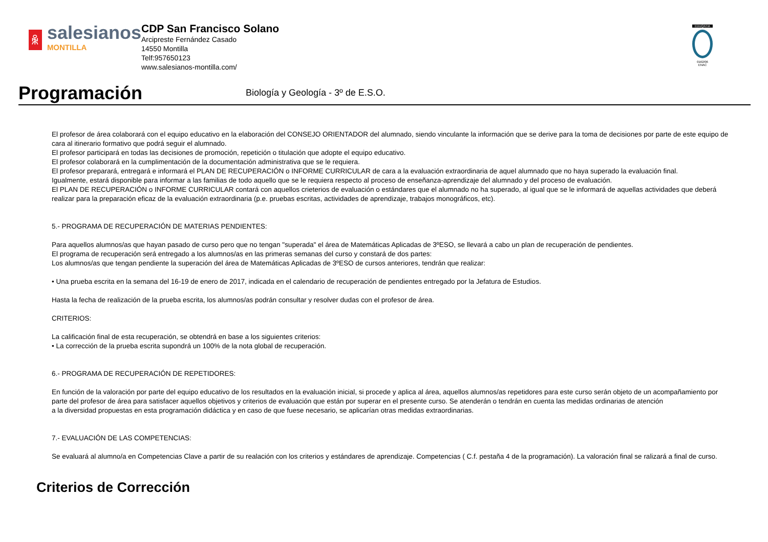ꆜ
salesianos
MONTILLA
CDP San Francisco Solano
Arcipreste Fernández Casado
14550 Montilla
Telf:957650123
www.salesianos-montilla.com/
EDUQATIA
0162/06
ENAC
Programación
Biología y Geología - 3º de E.S.O.
El profesor de área colaborará con el equipo educativo en la elaboración del CONSEJO ORIENTADOR del alumnado, siendo vinculante la información que se derive para la toma de decisiones por parte de este equipo de cara al itinerario formativo que podrá seguir el alumnado.
El profesor participará en todas las decisiones de promoción, repetición o titulación que adopte el equipo educativo.
El profesor colaborará en la cumplimentación de la documentación administrativa que se le requiera.
El profesor preparará, entregará e informará el PLAN DE RECUPERACIÓN o INFORME CURRICULAR de cara a la evaluación extraordinaria de aquel alumnado que no haya superado la evaluación final.
Igualmente, estará disponible para informar a las familias de todo aquello que se le requiera respecto al proceso de enseñanza-aprendizaje del alumnado y del proceso de evaluación.
El PLAN DE RECUPERACIÓN o INFORME CURRICULAR contará con aquellos crieterios de evaluación o estándares que el alumnado no ha superado, al igual que se le informará de aquellas actividades que deberá realizar para la preparación eficaz de la evaluación extraordinaria (p.e. pruebas escritas, actividades de aprendizaje, trabajos monográficos, etc).
5.- PROGRAMA DE RECUPERACIÓN DE MATERIAS PENDIENTES:
Para aquellos alumnos/as que hayan pasado de curso pero que no tengan "superada" el área de Matemáticas Aplicadas de 3ºESO, se llevará a cabo un plan de recuperación de pendientes.
El programa de recuperación será entregado a los alumnos/as en las primeras semanas del curso y constará de dos partes:
Los alumnos/as que tengan pendiente la superación del área de Matemáticas Aplicadas de 3ºESO de cursos anteriores, tendrán que realizar:
• Una prueba escrita en la semana del 16-19 de enero de 2017, indicada en el calendario de recuperación de pendientes entregado por la Jefatura de Estudios.
Hasta la fecha de realización de la prueba escrita, los alumnos/as podrán consultar y resolver dudas con el profesor de área.
CRITERIOS:
La calificación final de esta recuperación, se obtendrá en base a los siguientes criterios:
• La corrección de la prueba escrita supondrá un 100% de la nota global de recuperación.
6.- PROGRAMA DE RECUPERACIÓN DE REPETIDORES:
En función de la valoración por parte del equipo educativo de los resultados en la evaluación inicial, si procede y aplica al área, aquellos alumnos/as repetidores para este curso serán objeto de un acompañamiento por parte del profesor de área para satisfacer aquellos objetivos y criterios de evaluación que están por superar en el presente curso. Se atenderán o tendrán en cuenta las medidas ordinarias de atención
a la diversidad propuestas en esta programación didáctica y en caso de que fuese necesario, se aplicarían otras medidas extraordinarias.
7.- EVALUACIÓN DE LAS COMPETENCIAS:
Se evaluará al alumno/a en Competencias Clave a partir de su realación con los criterios y estándares de aprendizaje. Competencias ( C.f. pestaña 4 de la programación). La valoración final se ralizará a final de curso.
Criterios de Corrección